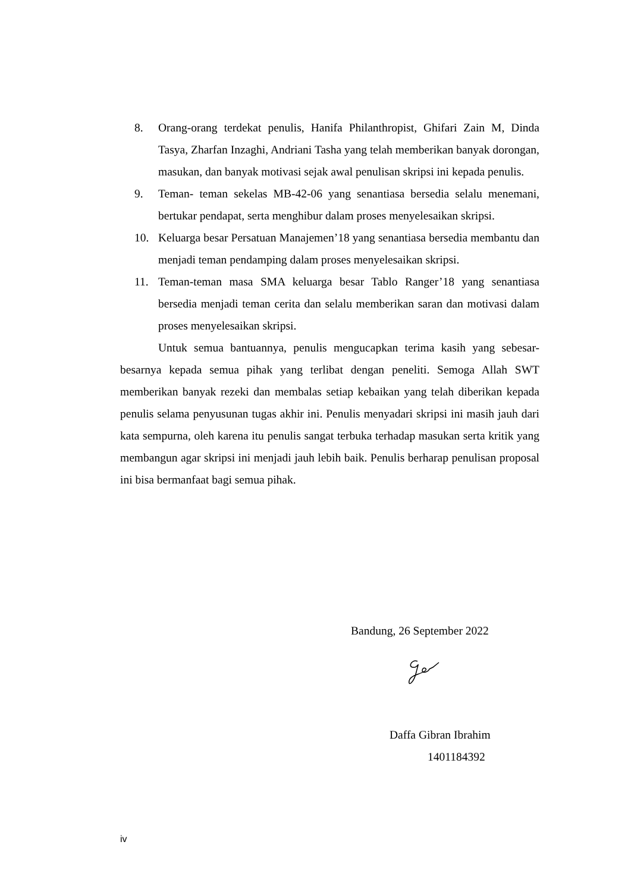8. Orang-orang terdekat penulis, Hanifa Philanthropist, Ghifari Zain M, Dinda Tasya, Zharfan Inzaghi, Andriani Tasha yang telah memberikan banyak dorongan, masukan, dan banyak motivasi sejak awal penulisan skripsi ini kepada penulis.
9. Teman- teman sekelas MB-42-06 yang senantiasa bersedia selalu menemani, bertukar pendapat, serta menghibur dalam proses menyelesaikan skripsi.
10. Keluarga besar Persatuan Manajemen’18 yang senantiasa bersedia membantu dan menjadi teman pendamping dalam proses menyelesaikan skripsi.
11. Teman-teman masa SMA keluarga besar Tablo Ranger’18 yang senantiasa bersedia menjadi teman cerita dan selalu memberikan saran dan motivasi dalam proses menyelesaikan skripsi.
Untuk semua bantuannya, penulis mengucapkan terima kasih yang sebesar-besarnya kepada semua pihak yang terlibat dengan peneliti. Semoga Allah SWT memberikan banyak rezeki dan membalas setiap kebaikan yang telah diberikan kepada penulis selama penyusunan tugas akhir ini. Penulis menyadari skripsi ini masih jauh dari kata sempurna, oleh karena itu penulis sangat terbuka terhadap masukan serta kritik yang membangun agar skripsi ini menjadi jauh lebih baik. Penulis berharap penulisan proposal ini bisa bermanfaat bagi semua pihak.
Bandung, 26 September 2022
Daffa Gibran Ibrahim
1401184392
iv